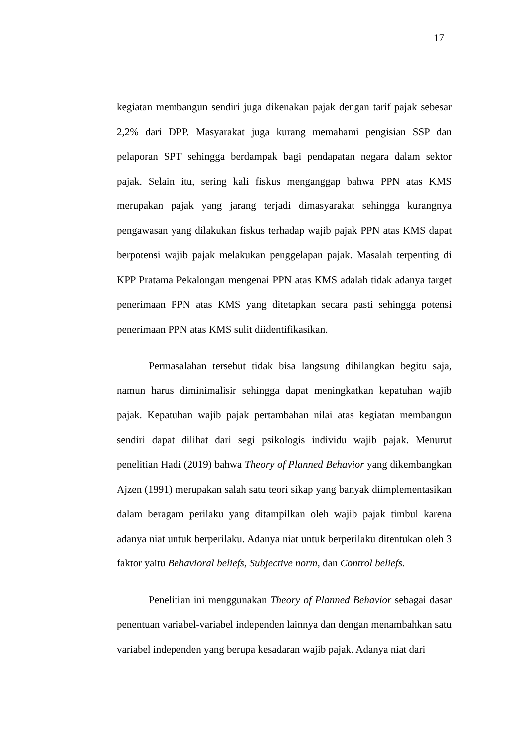17
kegiatan membangun sendiri juga dikenakan pajak dengan tarif pajak sebesar 2,2% dari DPP. Masyarakat juga kurang memahami pengisian SSP dan pelaporan SPT sehingga berdampak bagi pendapatan negara dalam sektor pajak. Selain itu, sering kali fiskus menganggap bahwa PPN atas KMS merupakan pajak yang jarang terjadi dimasyarakat sehingga kurangnya pengawasan yang dilakukan fiskus terhadap wajib pajak PPN atas KMS dapat berpotensi wajib pajak melakukan penggelapan pajak. Masalah terpenting di KPP Pratama Pekalongan mengenai PPN atas KMS adalah tidak adanya target penerimaan PPN atas KMS yang ditetapkan secara pasti sehingga potensi penerimaan PPN atas KMS sulit diidentifikasikan.
Permasalahan tersebut tidak bisa langsung dihilangkan begitu saja, namun harus diminimalisir sehingga dapat meningkatkan kepatuhan wajib pajak. Kepatuhan wajib pajak pertambahan nilai atas kegiatan membangun sendiri dapat dilihat dari segi psikologis individu wajib pajak. Menurut penelitian Hadi (2019) bahwa Theory of Planned Behavior yang dikembangkan Ajzen (1991) merupakan salah satu teori sikap yang banyak diimplementasikan dalam beragam perilaku yang ditampilkan oleh wajib pajak timbul karena adanya niat untuk berperilaku. Adanya niat untuk berperilaku ditentukan oleh 3 faktor yaitu Behavioral beliefs, Subjective norm, dan Control beliefs.
Penelitian ini menggunakan Theory of Planned Behavior sebagai dasar penentuan variabel-variabel independen lainnya dan dengan menambahkan satu variabel independen yang berupa kesadaran wajib pajak. Adanya niat dari